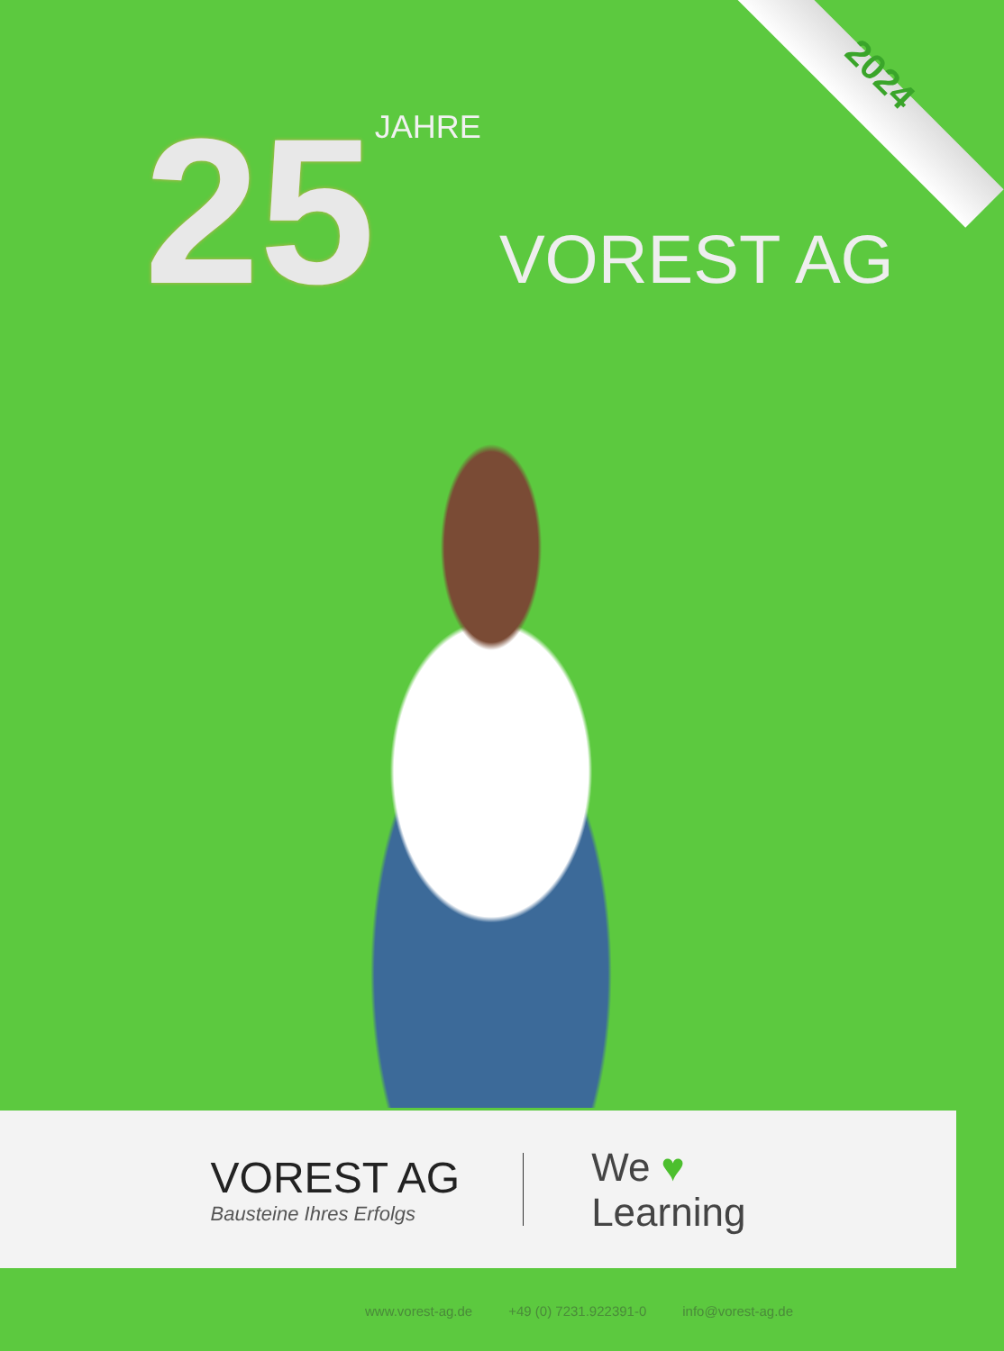2024
25 JAHRE VOREST AG
VOREST AG
Bausteine Ihres Erfolgs
We ♥
Learning
www.vorest-ag.de +49 (0) 7231.922391-0 info@vorest-ag.de